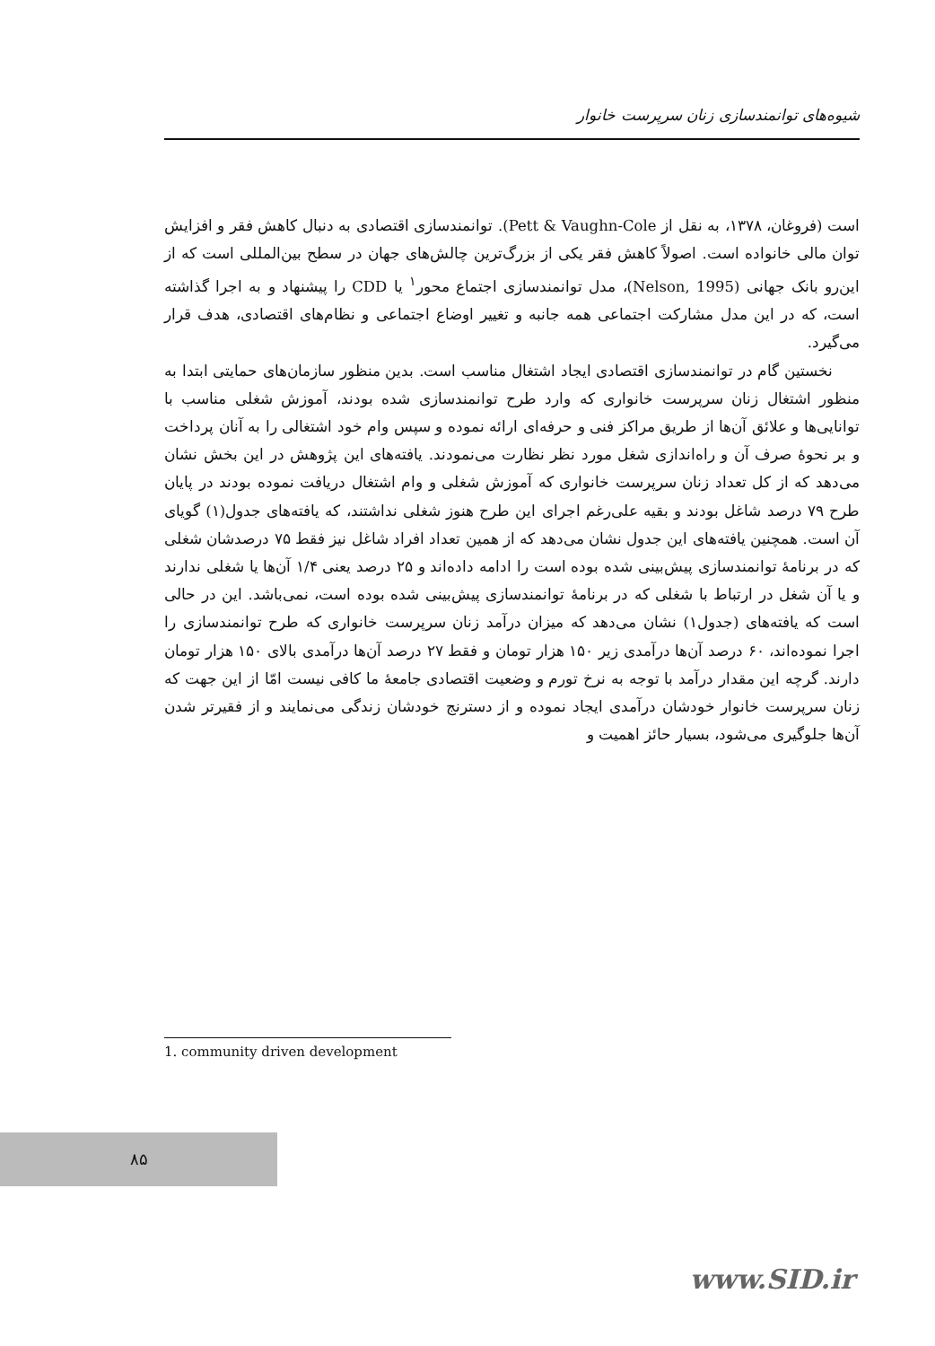شیوه‌های توانمندسازی زنان سرپرست خانوار
است (فروغان، ۱۳۷۸، به نقل از Pett & Vaughn-Cole). توانمندسازی اقتصادی به دنبال کاهش فقر و افزایش توان مالی خانواده است. اصولاً کاهش فقر یکی از بزرگ‌ترین چالش‌های جهان در سطح بین‌المللی است که از این‌رو بانک جهانی (Nelson, 1995)، مدل توانمندسازی اجتماع محور<sup>۱</sup> یا CDD را پیشنهاد و به اجرا گذاشته است، که در این مدل مشارکت اجتماعی همه جانبه و تغییر اوضاع اجتماعی و نظام‌های اقتصادی، هدف قرار می‌گیرد.
نخستین گام در توانمندسازی اقتصادی ایجاد اشتغال مناسب است. بدین منظور سازمان‌های حمایتی ابتدا به منظور اشتغال زنان سرپرست خانواری که وارد طرح توانمندسازی شده بودند، آموزش شغلی مناسب با توانایی‌ها و علائق آن‌ها از طریق مراکز فنی و حرفه‌ای ارائه نموده و سپس وام خود اشتغالی را به آنان پرداخت و بر نحوهٔ صرف آن و راه‌اندازی شغل مورد نظر نظارت می‌نمودند. یافته‌های این پژوهش در این بخش نشان می‌دهد که از کل تعداد زنان سرپرست خانواری که آموزش شغلی و وام اشتغال دریافت نموده بودند در پایان طرح ۷۹ درصد شاغل بودند و بقیه علی‌رغم اجرای این طرح هنوز شغلی نداشتند، که یافته‌های جدول(۱) گویای آن است. همچنین یافته‌های این جدول نشان می‌دهد که از همین تعداد افراد شاغل نیز فقط ۷۵ درصدشان شغلی که در برنامهٔ توانمندسازی پیش‌بینی شده بوده است را ادامه داده‌اند و ۲۵ درصد یعنی ۱/۴ آن‌ها یا شغلی ندارند و یا آن شغل در ارتباط با شغلی که در برنامهٔ توانمندسازی پیش‌بینی شده بوده است، نمی‌باشد. این در حالی است که یافته‌های (جدول۱) نشان می‌دهد که میزان درآمد زنان سرپرست خانواری که طرح توانمندسازی را اجرا نموده‌اند، ۶۰ درصد آن‌ها درآمدی زیر ۱۵۰ هزار تومان و فقط ۲۷ درصد آن‌ها درآمدی بالای ۱۵۰ هزار تومان دارند. گرچه این مقدار درآمد با توجه به نرخ تورم و وضعیت اقتصادی جامعهٔ ما کافی نیست امّا از این جهت که زنان سرپرست خانوار خودشان درآمدی ایجاد نموده و از دسترنج خودشان زندگی می‌نمایند و از فقیرتر شدن آن‌ها جلوگیری می‌شود، بسیار حائز اهمیت و
1. community driven development
۸۵
www.SID.ir